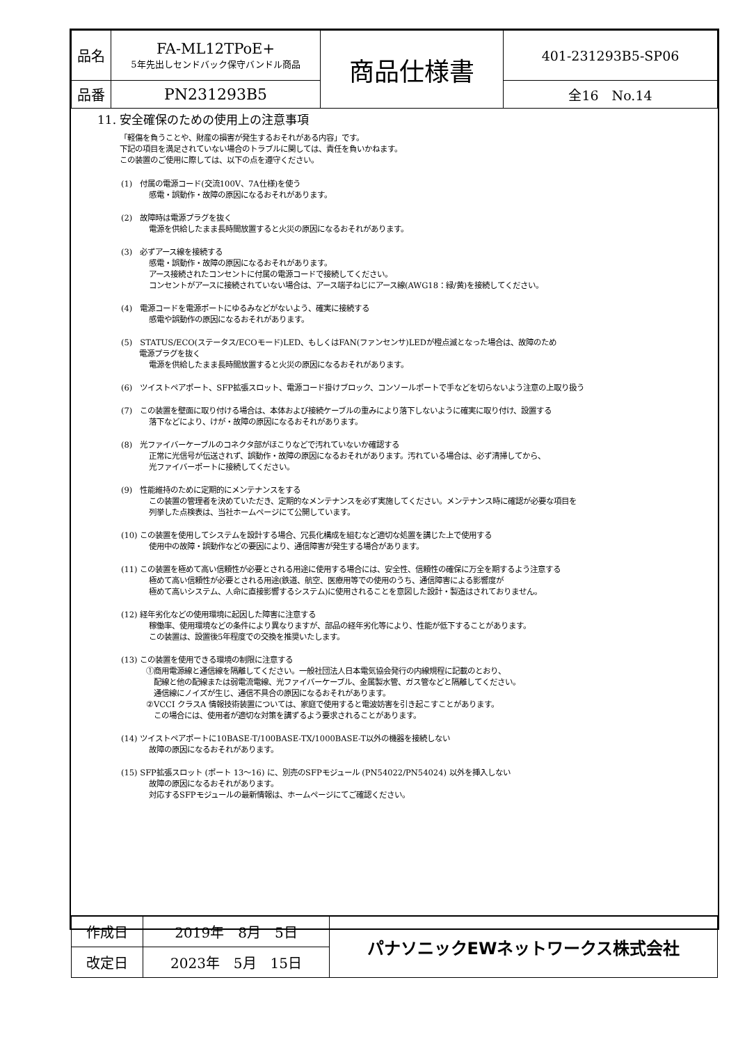| 品名 | FA-ML12TPoE+ 5年先出しセンドバック保守バンドル商品 | 商品仕様書 | 401-231293B5-SP06 |
| 品番 | PN231293B5 | | 全16 No.14 |
11. 安全確保のための使用上の注意事項
「軽傷を負うことや、財産の損害が発生するおそれがある内容」です。
下記の項目を満足されていない場合のトラブルに関しては、責任を負いかねます。
この装置のご使用に際しては、以下の点を遵守ください。
(1)　付属の電源コード(交流100V、7A仕様)を使う
感電・誤動作・故障の原因になるおそれがあります。
(2)　故障時は電源プラグを抜く
電源を供給したまま長時間放置すると火災の原因になるおそれがあります。
(3)　必ずアース線を接続する
感電・誤動作・故障の原因になるおそれがあります。
アース接続されたコンセントに付属の電源コードで接続してください。
コンセントがアースに接続されていない場合は、アース端子ねじにアース線(AWG18：緑/黄)を接続してください。
(4)　電源コードを電源ポートにゆるみなどがないよう、確実に接続する
感電や誤動作の原因になるおそれがあります。
(5)　STATUS/ECO(ステータス/ECOモード)LED、もしくはFAN(ファンセンサ)LEDが橙点滅となった場合は、故障のため
　　 電源プラグを抜く
電源を供給したまま長時間放置すると火災の原因になるおそれがあります。
(6)　ツイストペアポート、SFP拡張スロット、電源コード掛けブロック、コンソールポートで手などを切らないよう注意の上取り扱う
(7)　この装置を壁面に取り付ける場合は、本体および接続ケーブルの重みにより落下しないように確実に取り付け、設置する
落下などにより、けが・故障の原因になるおそれがあります。
(8)　光ファイバーケーブルのコネクタ部がほこりなどで汚れていないか確認する
正常に光信号が伝送されず、誤動作・故障の原因になるおそれがあります。汚れている場合は、必ず清掃してから、
光ファイバーポートに接続してください。
(9)　性能維持のために定期的にメンテナンスをする
この装置の管理者を決めていただき、定期的なメンテナンスを必ず実施してください。メンテナンス時に確認が必要な項目を
列挙した点検表は、当社ホームページにて公開しています。
(10) この装置を使用してシステムを設計する場合、冗長化構成を組むなど適切な処置を講じた上で使用する
使用中の故障・誤動作などの要因により、通信障害が発生する場合があります。
(11) この装置を極めて高い信頼性が必要とされる用途に使用する場合には、安全性、信頼性の確保に万全を期するよう注意する
極めて高い信頼性が必要とされる用途(鉄道、航空、医療用等での使用のうち、通信障害による影響度が
極めて高いシステム、人命に直接影響するシステム)に使用されることを意図した設計・製造はされておりません。
(12) 経年劣化などの使用環境に起因した障害に注意する
稼働率、使用環境などの条件により異なりますが、部品の経年劣化等により、性能が低下することがあります。
この装置は、設置後5年程度での交換を推奨いたします。
(13) この装置を使用できる環境の制限に注意する
①商用電源線と通信線を隔離してください。一般社団法人日本電気協会発行の内線規程に記載のとおり、
　配線と他の配線または弱電流電線、光ファイバーケーブル、金属製水管、ガス管などと隔離してください。
　通信線にノイズが生じ、通信不具合の原因になるおそれがあります。
②VCCI クラスA 情報技術装置については、家庭で使用すると電波妨害を引き起こすことがあります。
　この場合には、使用者が適切な対策を講ずるよう要求されることがあります。
(14) ツイストペアポートに10BASE-T/100BASE-TX/1000BASE-T以外の機器を接続しない
故障の原因になるおそれがあります。
(15) SFP拡張スロット (ポート 13～16) に、別売のSFPモジュール (PN54022/PN54024) 以外を挿入しない
故障の原因になるおそれがあります。
対応するSFPモジュールの最新情報は、ホームページにてご確認ください。
| 作成日 | 2019年 8月 5日 | パナソニックEWネットワークス株式会社 |
| 改定日 | 2023年 5月 15日 | |